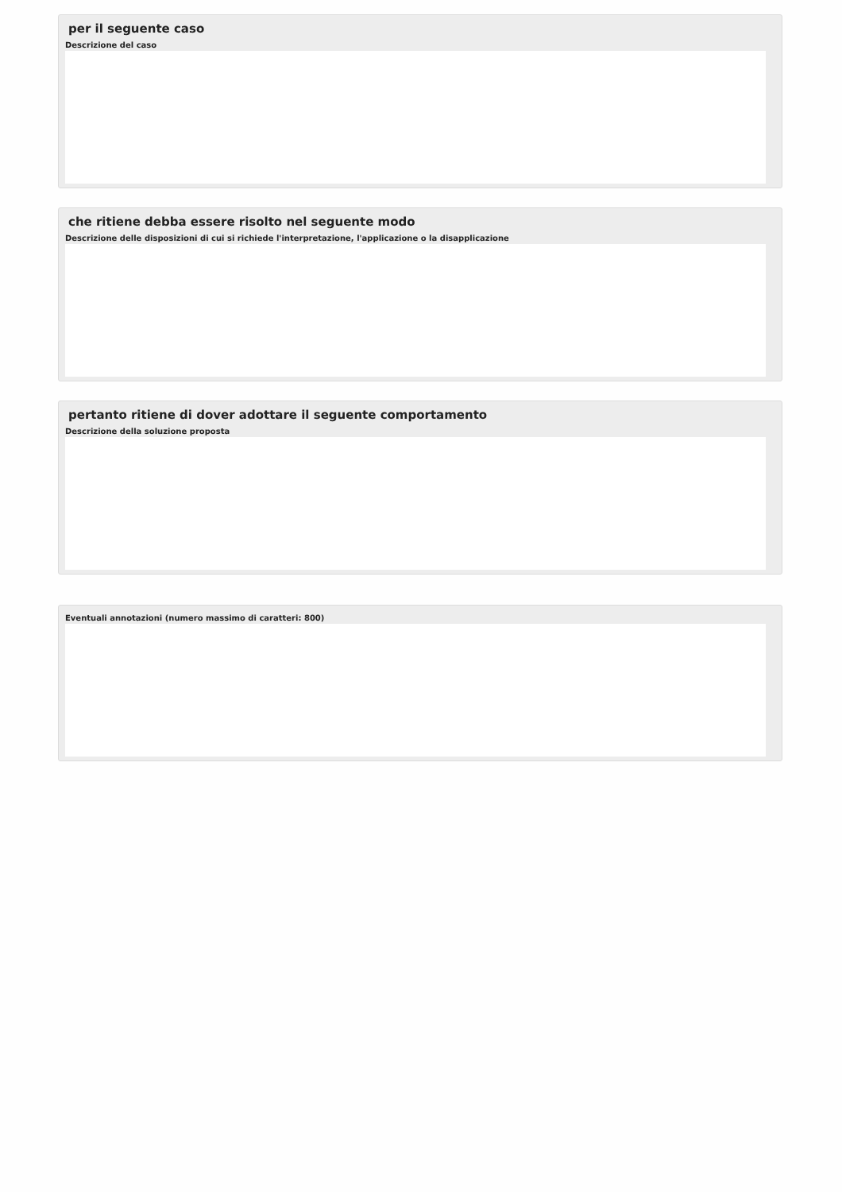per il seguente caso
Descrizione del caso
che ritiene debba essere risolto nel seguente modo
Descrizione delle disposizioni di cui si richiede l'interpretazione, l'applicazione o la disapplicazione
pertanto ritiene di dover adottare il seguente comportamento
Descrizione della soluzione proposta
Eventuali annotazioni (numero massimo di caratteri: 800)